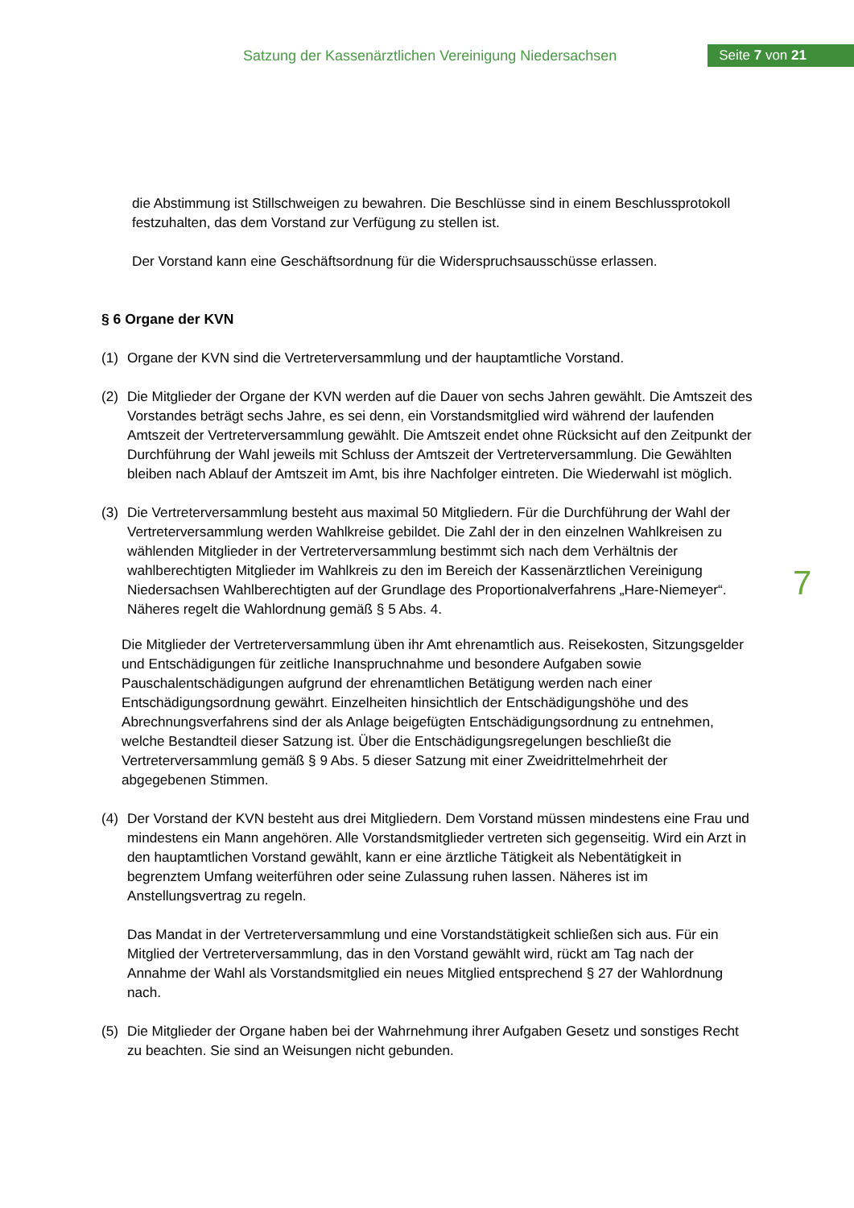Satzung der Kassenärztlichen Vereinigung Niedersachsen
Seite 7 von 21
7
die Abstimmung ist Stillschweigen zu bewahren. Die Beschlüsse sind in einem Beschluss­protokoll festzuhalten, das dem Vorstand zur Verfügung zu stellen ist.
Der Vorstand kann eine Geschäftsordnung für die Widerspruchsausschüsse erlassen.
§ 6 Organe der KVN
(1) Organe der KVN sind die Vertreterversammlung und der hauptamtliche Vorstand.
(2) Die Mitglieder der Organe der KVN werden auf die Dauer von sechs Jahren gewählt. Die Amtszeit des Vorstandes beträgt sechs Jahre, es sei denn, ein Vorstandsmitglied wird während der laufenden Amtszeit der Vertreterversammlung gewählt. Die Amtszeit endet ohne Rücksicht auf den Zeitpunkt der Durchführung der Wahl jeweils mit Schluss der Amtszeit der Vertreterversammlung. Die Gewählten bleiben nach Ablauf der Amtszeit im Amt, bis ihre Nachfolger eintreten. Die Wiederwahl ist möglich.
(3) Die Vertreterversammlung besteht aus maximal 50 Mitgliedern. Für die Durchführung der Wahl der Vertreterversammlung werden Wahlkreise gebildet. Die Zahl der in den einzelnen Wahlkreisen zu wählenden Mitglieder in der Vertreterversammlung bestimmt sich nach dem Verhältnis der wahlberechtigten Mitglieder im Wahlkreis zu den im Bereich der Kassenärztlichen Vereinigung Niedersachsen Wahlberechtigten auf der Grundlage des Proportionalverfahrens „Hare-Niemeyer“. Näheres regelt die Wahlordnung gemäß § 5 Abs. 4.
Die Mitglieder der Vertreterversammlung üben ihr Amt ehrenamtlich aus. Reisekosten, Sitzungsgelder und Entschädigungen für zeitliche Inanspruchnahme und besondere Aufgaben sowie Pauschalentschädigungen aufgrund der ehrenamtlichen Betätigung werden nach einer Entschädigungsordnung gewährt. Einzelheiten hinsichtlich der Entschädigungshöhe und des Abrechnungsverfahrens sind der als Anlage beigefügten Entschädigungsordnung zu entnehmen, welche Bestandteil dieser Satzung ist. Über die Entschädigungsregelungen beschließt die Vertreterversammlung gemäß § 9 Abs. 5 dieser Satzung mit einer Zweidrittelmehrheit der abgegebenen Stimmen.
(4) Der Vorstand der KVN besteht aus drei Mitgliedern. Dem Vorstand müssen mindestens eine Frau und mindestens ein Mann angehören. Alle Vorstandsmitglieder vertreten sich gegenseitig. Wird ein Arzt in den hauptamtlichen Vorstand gewählt, kann er eine ärztliche Tätigkeit als Nebentätigkeit in begrenztem Umfang weiterführen oder seine Zulassung ruhen lassen. Näheres ist im Anstellungsvertrag zu regeln.
Das Mandat in der Vertreterversammlung und eine Vorstandstätigkeit schließen sich aus. Für ein Mitglied der Vertreterversammlung, das in den Vorstand gewählt wird, rückt am Tag nach der Annahme der Wahl als Vorstandsmitglied ein neues Mitglied entsprechend § 27 der Wahlordnung nach.
(5) Die Mitglieder der Organe haben bei der Wahrnehmung ihrer Aufgaben Gesetz und sonstiges Recht zu beachten. Sie sind an Weisungen nicht gebunden.